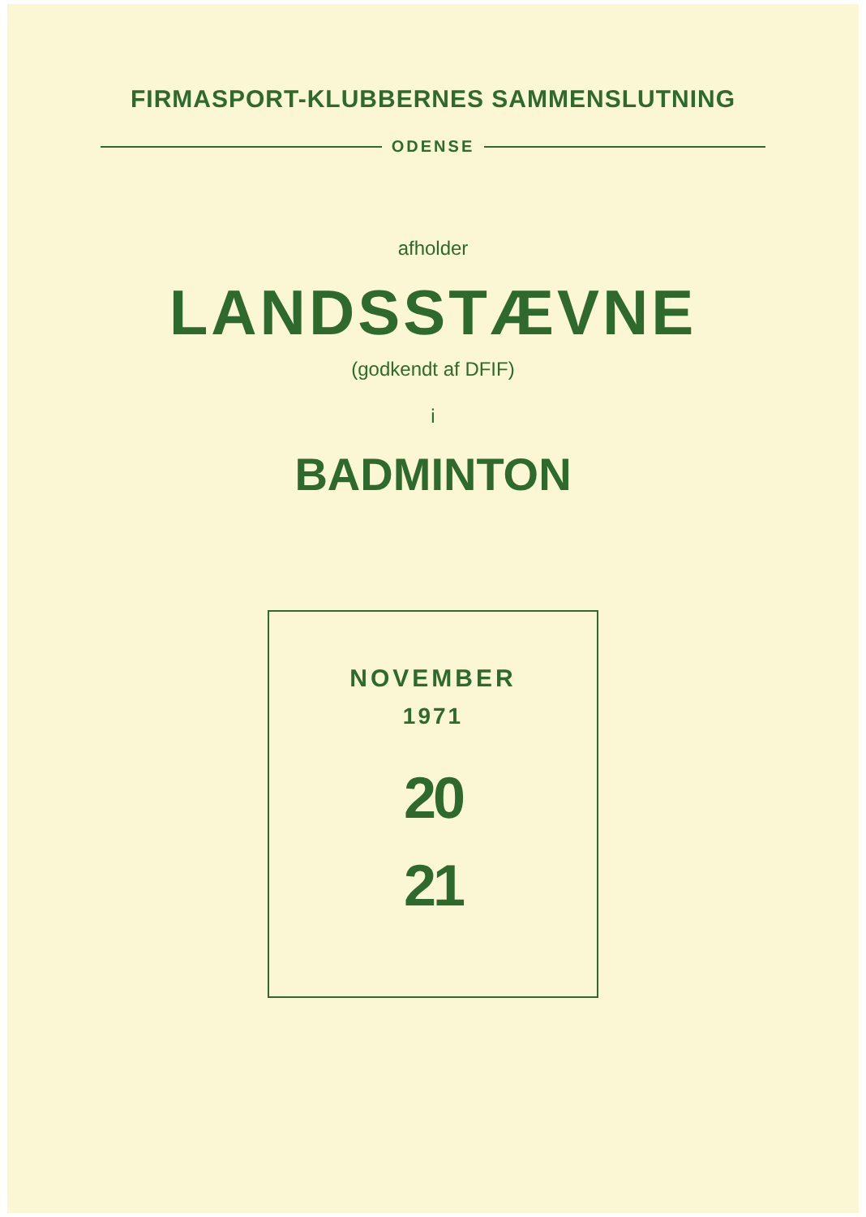FIRMASPORT-KLUBBERNES SAMMENSLUTNING
ODENSE
afholder
LANDSSTÆVNE
(godkendt af DFIF)
i
BADMINTON
NOVEMBER
1971
20
21